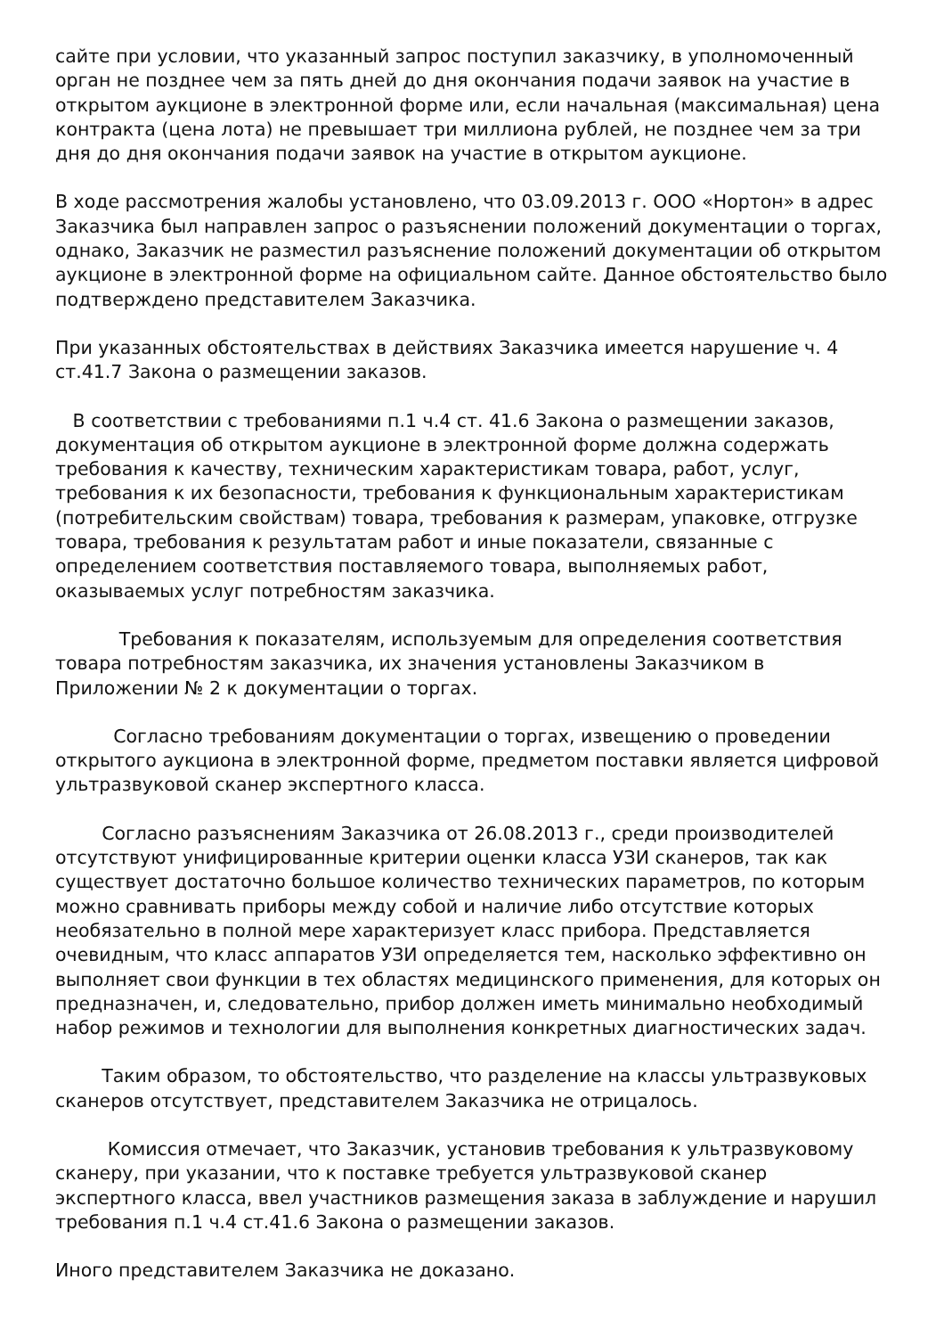сайте при условии, что указанный запрос поступил заказчику, в уполномоченный орган не позднее чем за пять дней до дня окончания подачи заявок на участие в открытом аукционе в электронной форме или, если начальная (максимальная) цена контракта (цена лота) не превышает три миллиона рублей, не позднее чем за три дня до дня окончания подачи заявок на участие в открытом аукционе.
В ходе рассмотрения жалобы установлено, что 03.09.2013 г. ООО «Нортон» в адрес Заказчика был направлен запрос о разъяснении положений документации о торгах, однако, Заказчик не разместил разъяснение положений документации об открытом аукционе в электронной форме на официальном сайте. Данное обстоятельство было подтверждено представителем Заказчика.
При указанных обстоятельствах в действиях Заказчика имеется нарушение ч. 4 ст.41.7 Закона о размещении заказов.
В соответствии с требованиями п.1 ч.4 ст. 41.6 Закона о размещении заказов, документация об открытом аукционе в электронной форме должна содержать требования к качеству, техническим характеристикам товара, работ, услуг, требования к их безопасности, требования к функциональным характеристикам (потребительским свойствам) товара, требования к размерам, упаковке, отгрузке товара, требования к результатам работ и иные показатели, связанные с определением соответствия поставляемого товара, выполняемых работ, оказываемых услуг потребностям заказчика.
Требования к показателям, используемым для определения соответствия товара потребностям заказчика, их значения установлены Заказчиком в Приложении № 2 к документации о торгах.
Согласно требованиям документации о торгах, извещению о проведении открытого аукциона в электронной форме, предметом поставки является цифровой ультразвуковой сканер экспертного класса.
Согласно разъяснениям Заказчика от 26.08.2013 г., среди производителей отсутствуют унифицированные критерии оценки класса УЗИ сканеров, так как существует достаточно большое количество технических параметров, по которым можно сравнивать приборы между собой и наличие либо отсутствие которых необязательно в полной мере характеризует класс прибора. Представляется очевидным, что класс аппаратов УЗИ определяется тем, насколько эффективно он выполняет свои функции в тех областях медицинского применения, для которых он предназначен, и, следовательно, прибор должен иметь минимально необходимый набор режимов и технологии для выполнения конкретных диагностических задач.
Таким образом, то обстоятельство, что разделение на классы ультразвуковых сканеров отсутствует, представителем Заказчика не отрицалось.
Комиссия отмечает, что Заказчик, установив требования к ультразвуковому сканеру, при указании, что к поставке требуется ультразвуковой сканер экспертного класса, ввел участников размещения заказа в заблуждение и нарушил требования п.1 ч.4 ст.41.6 Закона о размещении заказов.
Иного представителем Заказчика не доказано.